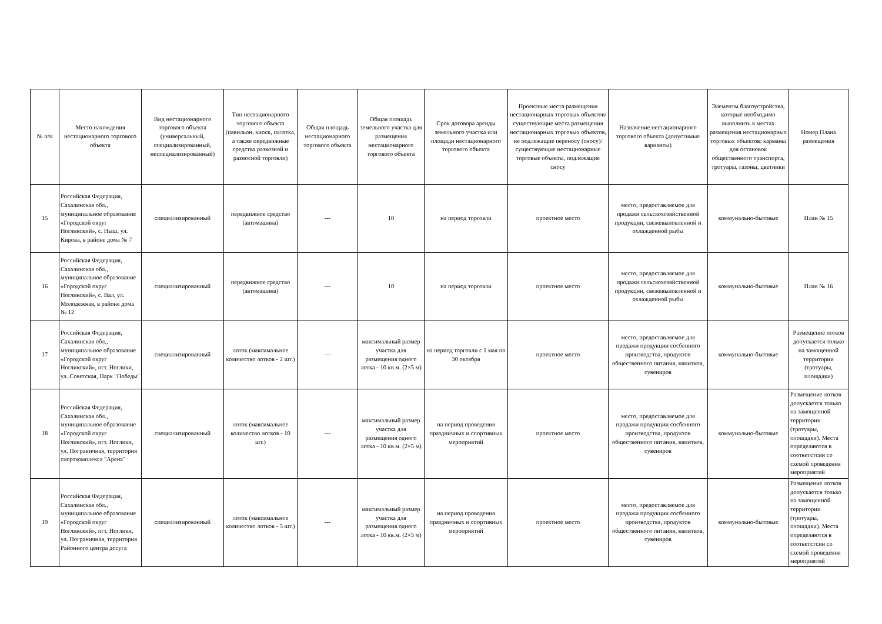| № п/п | Место нахождения нестационарного торгового объекта | Вид нестационарного торгового объекта (универсальный, специализированный, неспециализированный) | Тип нестационарного торгового объекта (павильон, киоск, палатка, а также передвижные средства развозной и разносной торговли) | Общая площадь нестационарного торгового объекта | Общая площадь земельного участка для размещения нестационарного торгового объекта | Срок договора аренды земельного участка или площади нестационарного торгового объекта | Проектные места размещения нестационарных торговых объектов/существующие места размещения нестационарных торговых объектов, не подлежащие переносу (сносу)/существующие нестационарные торговые объекты, подлежащие сносу | Назначение нестационарного торгового объекта (допустимые варианты) | Элементы благоустройства, которые необходимо выполнить в местах размещения нестационарных торговых объектов: карманы для остановок общественного транспорта, тротуары, газоны, цветники | Номер Плана размещения |
| --- | --- | --- | --- | --- | --- | --- | --- | --- | --- | --- |
| 15 | Российская Федерация, Сахалинская обл., муниципальное образование «Городской округ Ногликский», с. Ныш, ул. Кирова, в районе дома № 7 | специализированный | передвижное средство (автомашина) | --- | 10 | на период торговли | проектное место | место, предоставляемое для продажи сельскохозяйственной продукции, свежевыловленной и охлажденной рыбы | коммунально-бытовые | План № 15 |
| 16 | Российская Федерация, Сахалинская обл., муниципальное образование «Городской округ Ногликский», с. Вал, ул. Молодежная, в районе дома № 12 | специализированный | передвижное средство (автомашина) | --- | 10 | на период торговли | проектное место | место, предоставляемое для продажи сельскохозяйственной продукции, свежевыловленной и охлажденной рыбы | коммунально-бытовые | План № 16 |
| 17 | Российская Федерация, Сахалинская обл., муниципальное образование «Городской округ Ногликский», пгт. Ноглики, ул. Советская, Парк "Победы" | специализированный | лоток (максимальное количество лотков - 2 шт.) | --- | максимальный размер участка для размещения одного лотка - 10 кв.м. (2×5 м) | на период торговли с 1 мая по 30 октября | проектное место | место, предоставляемое для продажи продукции сосбенного производства, продуктов общественного питания, напитков, сувениров | коммунально-бытовые | Размещение лотков допускается только на замощенной территории (тротуары, площадки) |
| 18 | Российская Федерация, Сахалинская обл., муниципальное образование «Городской округ Ногликский», пгт. Ноглики, ул. Пограничная, территория спорткомплекса "Арена" | специализированный | лоток (максимальное количество лотков - 10 шт.) | --- | максимальный размер участка для размещения одного лотка - 10 кв.м. (2×5 м) | на период проведения праздничных и спортивных мероприятий | проектное место | место, предоставляемое для продажи продукции сосбенного производства, продуктов общественного питания, напитков, сувениров | коммунально-бытовые | Размещение лотков допускается только на замощенной территории (тротуары, площадки). Места определяются в соответстсии со схемой проведения мероприятий |
| 19 | Российская Федерация, Сахалинская обл., муниципальное образование «Городской округ Ногликский», пгт. Ноглики, ул. Пограничная, территория Районного центра досуга | специализированный | лоток (максимальное количество лотков - 5 шт.) | --- | максимальный размер участка для размещения одного лотка - 10 кв.м. (2×5 м) | на период проведения праздничных и спортивных мероприятий | проектное место | место, предоставляемое для продажи продукции сосбенного производства, продуктов общественного питания, напитков, сувениров | коммунально-бытовые | Размещение лотков допускается только на замощенной территории (тротуары, площадки). Места определяются в соответстсии со схемой проведения мероприятий |